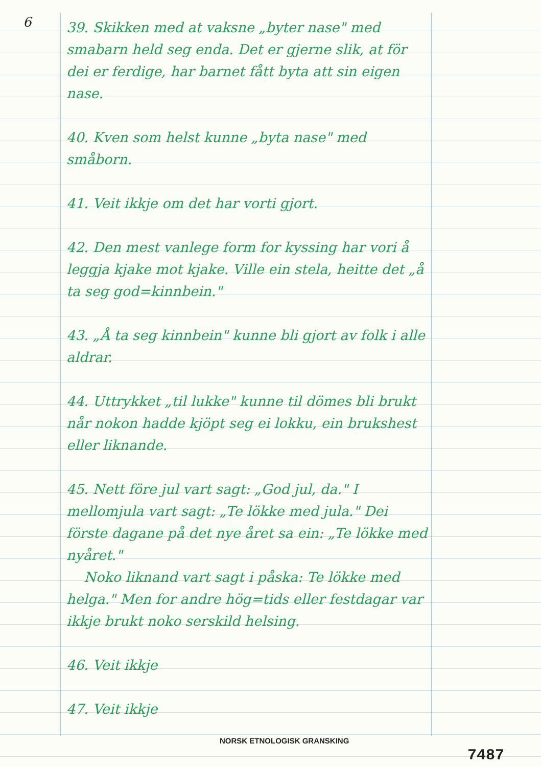6
39. Skikken med at vaksne „byter nase" med smabarn held seg enda. Det er gjerne slik, at för dei er ferdige, har barnet fått byta att sin eigen nase.
40. Kven som helst kunne „byta nase" med småborn.
41. Veit ikkje om det har vorti gjort.
42. Den mest vanlege form for kyssing har vori å leggja kjake mot kjake. Ville ein stela, heitte det „å ta seg god=kinnbein."
43. „Å ta seg kinnbein" kunne bli gjort av folk i alle aldrar.
44. Uttrykket „til lukke" kunne til dömes bli brukt når nokon hadde kjöpt seg ei lokku, ein brukshest eller liknande.
45. Nett före jul vart sagt: „God jul, da." I mellomjula vart sagt: „Te lökke med jula." Dei förste dagane på det nye året sa ein: „Te lökke med nyåret."
Noko liknand vart sagt i påska: Te lökke med helga." Men for andre hög=tids eller festdagar var ikkje brukt noko serskild helsing.
46. Veit ikkje
47. Veit ikkje
NORSK ETNOLOGISK GRANSKING
7487